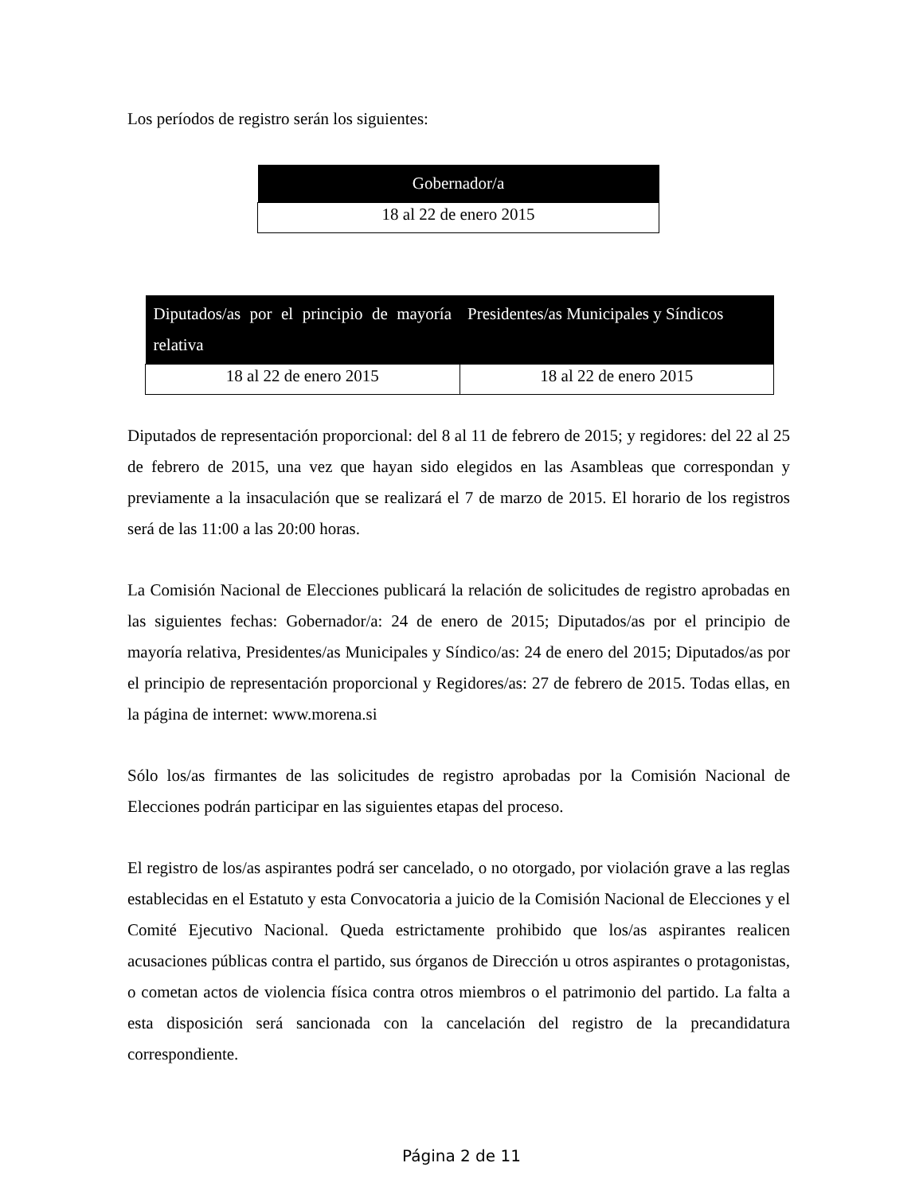Los períodos de registro serán los siguientes:
| Gobernador/a |
| --- |
| 18 al 22 de enero 2015 |
| Diputados/as por el principio de mayoría relativa | Presidentes/as Municipales y Síndicos |
| --- | --- |
| 18 al 22 de enero 2015 | 18 al 22 de enero 2015 |
Diputados de representación proporcional: del 8 al 11 de febrero de 2015; y regidores: del 22 al 25 de febrero de 2015, una vez que hayan sido elegidos en las Asambleas que correspondan y previamente a la insaculación que se realizará el 7 de marzo de 2015. El horario de los registros será de las 11:00 a las 20:00 horas.
La Comisión Nacional de Elecciones publicará la relación de solicitudes de registro aprobadas en las siguientes fechas: Gobernador/a: 24 de enero de 2015; Diputados/as por el principio de mayoría relativa, Presidentes/as Municipales y Síndico/as: 24 de enero del 2015; Diputados/as por el principio de representación proporcional y Regidores/as: 27 de febrero de 2015. Todas ellas, en la página de internet: www.morena.si
Sólo los/as firmantes de las solicitudes de registro aprobadas por la Comisión Nacional de Elecciones podrán participar en las siguientes etapas del proceso.
El registro de los/as aspirantes podrá ser cancelado, o no otorgado, por violación grave a las reglas establecidas en el Estatuto y esta Convocatoria a juicio de la Comisión Nacional de Elecciones y el Comité Ejecutivo Nacional. Queda estrictamente prohibido que los/as aspirantes realicen acusaciones públicas contra el partido, sus órganos de Dirección u otros aspirantes o protagonistas, o cometan actos de violencia física contra otros miembros o el patrimonio del partido. La falta a esta disposición será sancionada con la cancelación del registro de la precandidatura correspondiente.
Página 2 de 11